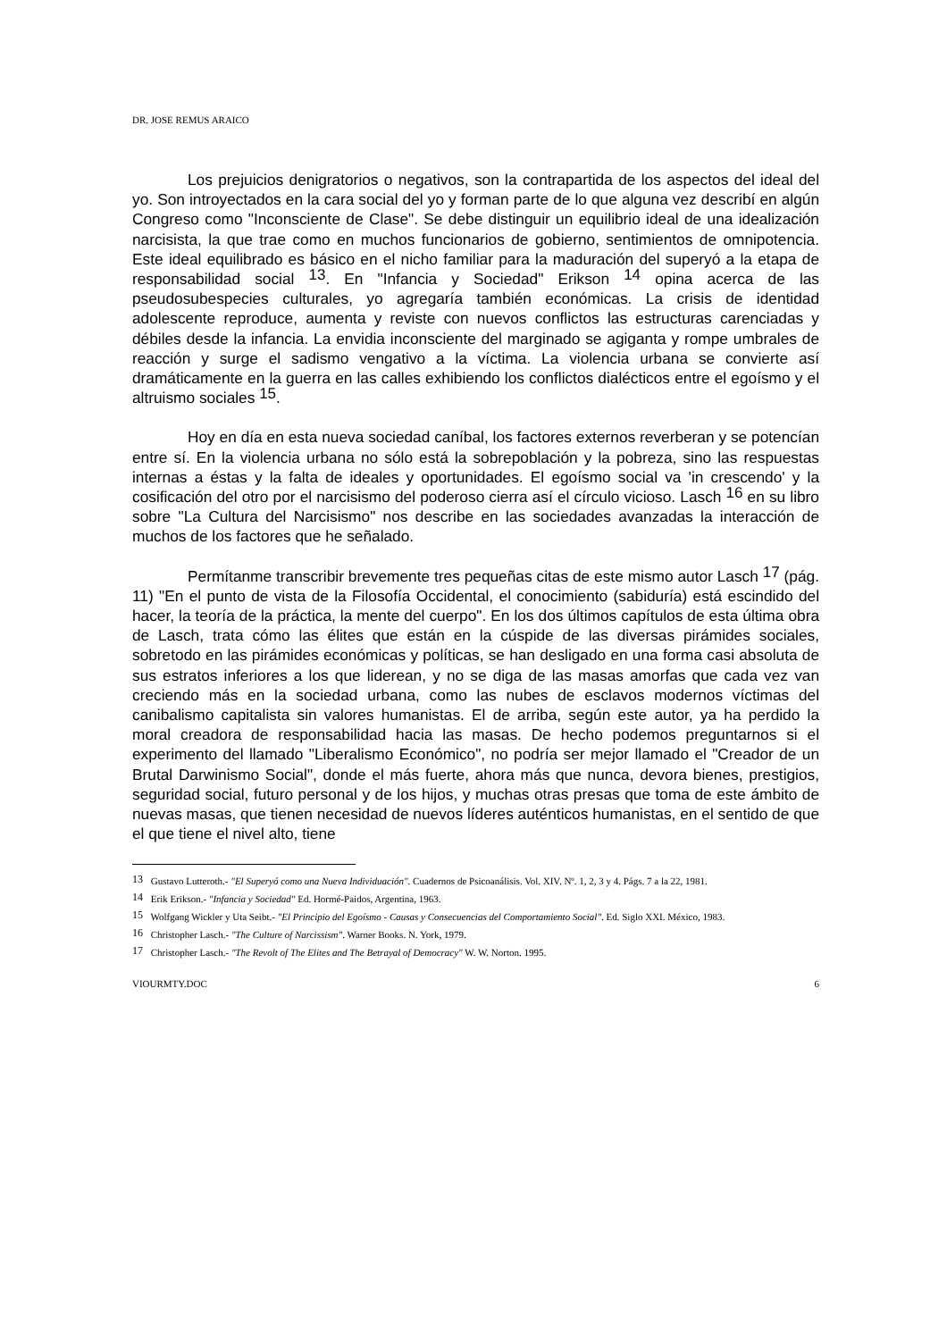DR. JOSE REMUS ARAICO
Los prejuicios denigratorios o negativos, son la contrapartida de los aspectos del ideal del yo. Son introyectados en la cara social del yo y forman parte de lo que alguna vez describí en algún Congreso como "Inconsciente de Clase". Se debe distinguir un equilibrio ideal de una idealización narcisista, la que trae como en muchos funcionarios de gobierno, sentimientos de omnipotencia. Este ideal equilibrado es básico en el nicho familiar para la maduración del superyó a la etapa de responsabilidad social <sup>13</sup>. En "Infancia y Sociedad" Erikson <sup>14</sup> opina acerca de las pseudosubespecies culturales, yo agregaría también económicas. La crisis de identidad adolescente reproduce, aumenta y reviste con nuevos conflictos las estructuras carenciadas y débiles desde la infancia. La envidia inconsciente del marginado se agiganta y rompe umbrales de reacción y surge el sadismo vengativo a la víctima. La violencia urbana se convierte así dramáticamente en la guerra en las calles exhibiendo los conflictos dialécticos entre el egoísmo y el altruismo sociales <sup>15</sup>.
Hoy en día en esta nueva sociedad caníbal, los factores externos reverberan y se potencían entre sí. En la violencia urbana no sólo está la sobrepoblación y la pobreza, sino las respuestas internas a éstas y la falta de ideales y oportunidades. El egoísmo social va 'in crescendo' y la cosificación del otro por el narcisismo del poderoso cierra así el círculo vicioso. Lasch <sup>16</sup> en su libro sobre "La Cultura del Narcisismo" nos describe en las sociedades avanzadas la interacción de muchos de los factores que he señalado.
Permítanme transcribir brevemente tres pequeñas citas de este mismo autor Lasch <sup>17</sup> (pág. 11) "En el punto de vista de la Filosofía Occidental, el conocimiento (sabiduría) está escindido del hacer, la teoría de la práctica, la mente del cuerpo". En los dos últimos capítulos de esta última obra de Lasch, trata cómo las élites que están en la cúspide de las diversas pirámides sociales, sobretodo en las pirámides económicas y políticas, se han desligado en una forma casi absoluta de sus estratos inferiores a los que liderean, y no se diga de las masas amorfas que cada vez van creciendo más en la sociedad urbana, como las nubes de esclavos modernos víctimas del canibalismo capitalista sin valores humanistas. El de arriba, según este autor, ya ha perdido la moral creadora de responsabilidad hacia las masas. De hecho podemos preguntarnos si el experimento del llamado "Liberalismo Económico", no podría ser mejor llamado el "Creador de un Brutal Darwinismo Social", donde el más fuerte, ahora más que nunca, devora bienes, prestigios, seguridad social, futuro personal y de los hijos, y muchas otras presas que toma de este ámbito de nuevas masas, que tienen necesidad de nuevos líderes auténticos humanistas, en el sentido de que el que tiene el nivel alto, tiene
<sup>13</sup> Gustavo Lutteroth.- "El Superyó como una Nueva Individuación". Cuadernos de Psicoanálisis. Vol. XIV. Nº. 1, 2, 3 y 4. Págs. 7 a la 22, 1981.
<sup>14</sup> Erik Erikson.- "Infancia y Sociedad" Ed. Hormé-Paidos, Argentina, 1963.
<sup>15</sup> Wolfgang Wickler y Uta Seibt.- "El Principio del Egoísmo - Causas y Consecuencias del Comportamiento Social". Ed. Siglo XXI. México, 1983.
<sup>16</sup> Christopher Lasch.- "The Culture of Narcissism". Warner Books. N. York, 1979.
<sup>17</sup> Christopher Lasch.- "The Revolt of The Elites and The Betrayal of Democracy" W. W. Norton. 1995.
VIOURMTY.DOC 6